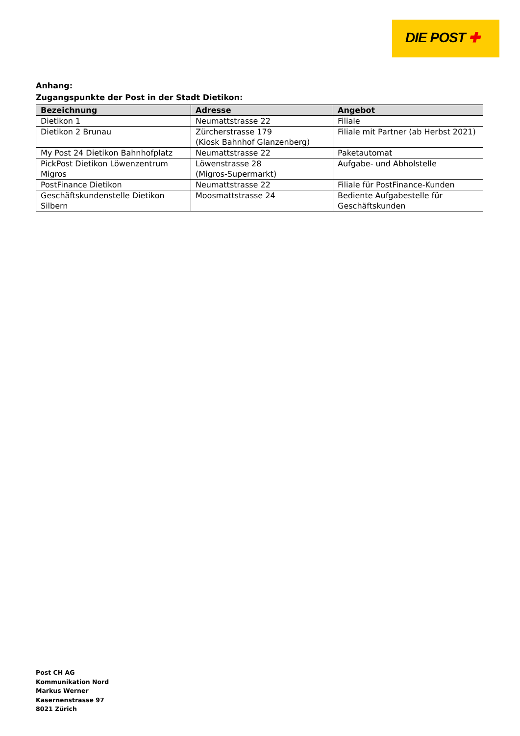DIE POST ✚
Anhang:
Zugangspunkte der Post in der Stadt Dietikon:
| Bezeichnung | Adresse | Angebot |
| --- | --- | --- |
| Dietikon 1 | Neumattstrasse 22 | Filiale |
| Dietikon 2 Brunau | Zürcherstrasse 179 (Kiosk Bahnhof Glanzenberg) | Filiale mit Partner (ab Herbst 2021) |
| My Post 24 Dietikon Bahnhofplatz | Neumattstrasse 22 | Paketautomat |
| PickPost Dietikon Löwenzentrum Migros | Löwenstrasse 28 (Migros-Supermarkt) | Aufgabe- und Abholstelle |
| PostFinance Dietikon | Neumattstrasse 22 | Filiale für PostFinance-Kunden |
| Geschäftskundenstelle Dietikon Silbern | Moosmattstrasse 24 | Bediente Aufgabestelle für Geschäftskunden |
Post CH AG
Kommunikation Nord
Markus Werner
Kasernenstrasse 97
8021 Zürich